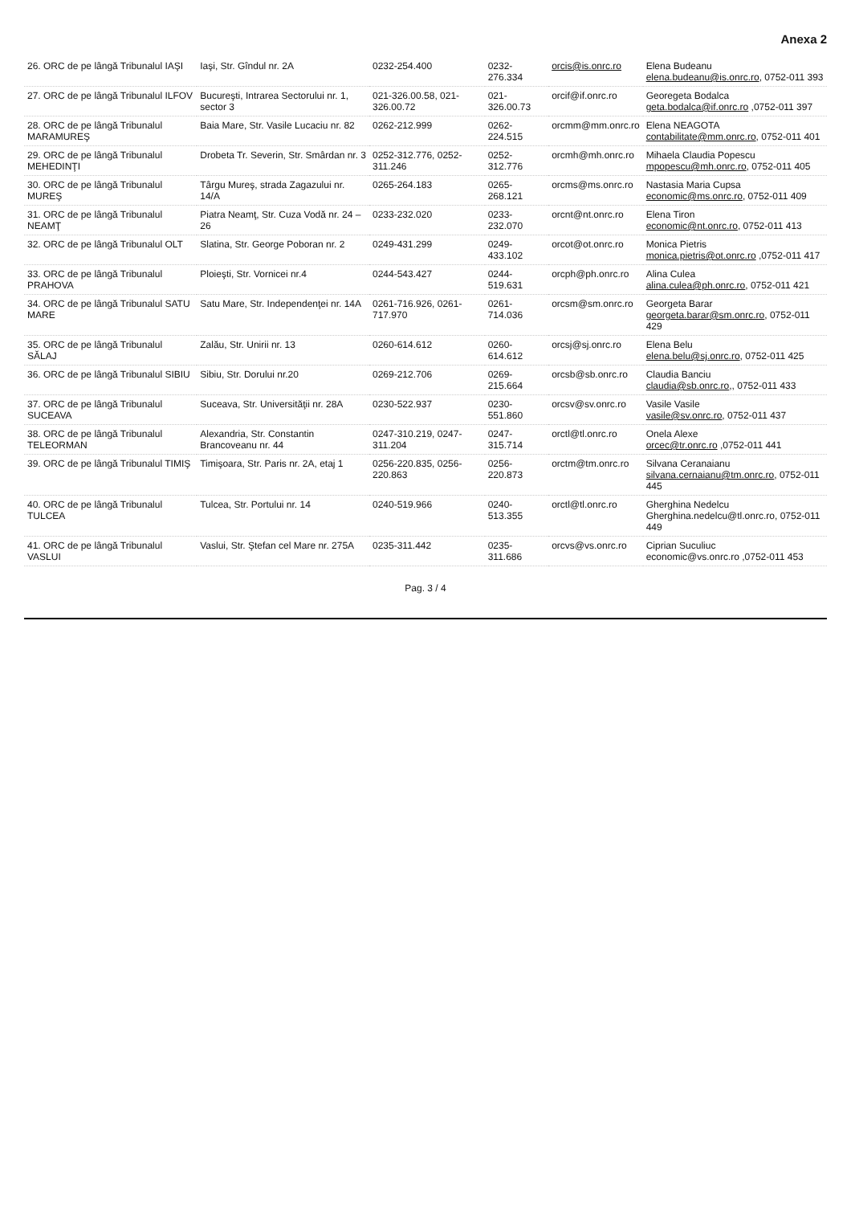Anexa 2
| 26. ORC de pe lângă Tribunalul IAŞI | Iaşi, Str. Gîndul nr. 2A | 0232-254.400 | 0232-276.334 | orcis@is.onrc.ro | Elena Budeanu elena.budeanu@is.onrc.ro , 0752-011 393 |
| 27. ORC de pe lângă Tribunalul ILFOV | Bucureşti, Intrarea Sectorului nr. 1, sector 3 | 021-326.00.58, 021-326.00.72 | 021-326.00.73 | orcif@if.onrc.ro | Georegeta Bodalca geta.bodalca@if.onrc.ro ,0752-011 397 |
| 28. ORC de pe lângă Tribunalul MARAMUREŞ | Baia Mare, Str. Vasile Lucaciu nr. 82 | 0262-212.999 | 0262-224.515 | orcmm@mm.onrc.ro | Elena NEAGOTA contabilitate@mm.onrc.ro , 0752-011 401 |
| 29. ORC de pe lângă Tribunalul MEHEDINŢI | Drobeta Tr. Severin, Str. Smârdan nr. 3 | 0252-312.776, 0252-311.246 | 0252-312.776 | orcmh@mh.onrc.ro | Mihaela Claudia Popescu mpopescu@mh.onrc.ro , 0752-011 405 |
| 30. ORC de pe lângă Tribunalul MUREŞ | Târgu Mureş, strada Zagazului nr. 14/A | 0265-264.183 | 0265-268.121 | orcms@ms.onrc.ro | Nastasia Maria Cupsa economic@ms.onrc.ro , 0752-011 409 |
| 31. ORC de pe lângă Tribunalul NEAMŢ | Piatra Neamţ, Str. Cuza Vodă nr. 24 – 26 | 0233-232.020 | 0233-232.070 | orcnt@nt.onrc.ro | Elena Tiron economic@nt.onrc.ro , 0752-011 413 |
| 32. ORC de pe lângă Tribunalul OLT | Slatina, Str. George Poboran nr. 2 | 0249-431.299 | 0249-433.102 | orcot@ot.onrc.ro | Monica Pietris monica.pietris@ot.onrc.ro ,0752-011 417 |
| 33. ORC de pe lângă Tribunalul PRAHOVA | Ploieşti, Str. Vornicei nr.4 | 0244-543.427 | 0244-519.631 | orcph@ph.onrc.ro | Alina Culea alina.culea@ph.onrc.ro , 0752-011 421 |
| 34. ORC de pe lângă Tribunalul SATU MARE | Satu Mare, Str. Independenţei nr. 14A | 0261-716.926, 0261-717.970 | 0261-714.036 | orcsm@sm.onrc.ro | Georgeta Barar georgeta.barar@sm.onrc.ro , 0752-011 429 |
| 35. ORC de pe lângă Tribunalul SĂLAJ | Zalău, Str. Unirii nr. 13 | 0260-614.612 | 0260-614.612 | orcsj@sj.onrc.ro | Elena Belu elena.belu@sj.onrc.ro , 0752-011 425 |
| 36. ORC de pe lângă Tribunalul SIBIU | Sibiu, Str. Dorului nr.20 | 0269-212.706 | 0269-215.664 | orcsb@sb.onrc.ro | Claudia Banciu claudia@sb.onrc.ro ,, 0752-011 433 |
| 37. ORC de pe lângă Tribunalul SUCEAVA | Suceava, Str. Universităţii nr. 28A | 0230-522.937 | 0230-551.860 | orcsv@sv.onrc.ro | Vasile Vasile vasile@sv.onrc.ro , 0752-011 437 |
| 38. ORC de pe lângă Tribunalul TELEORMAN | Alexandria, Str. Constantin Brancoveanu nr. 44 | 0247-310.219, 0247-311.204 | 0247-315.714 | orctl@tl.onrc.ro | Onela Alexe orcec@tr.onrc.ro ,0752-011 441 |
| 39. ORC de pe lângă Tribunalul TIMIŞ | Timişoara, Str. Paris nr. 2A, etaj 1 | 0256-220.835, 0256-220.863 | 0256-220.873 | orctm@tm.onrc.ro | Silvana Ceranaianu silvana.cernaianu@tm.onrc.ro , 0752-011 445 |
| 40. ORC de pe lângă Tribunalul TULCEA | Tulcea, Str. Portului nr. 14 | 0240-519.966 | 0240-513.355 | orctl@tl.onrc.ro | Gherghina Nedelcu Gherghina.nedelcu@tl.onrc.ro, 0752-011 449 |
| 41. ORC de pe lângă Tribunalul VASLUI | Vaslui, Str. Ştefan cel Mare nr. 275A | 0235-311.442 | 0235-311.686 | orcvs@vs.onrc.ro | Ciprian Suculiuc economic@vs.onrc.ro ,0752-011 453 |
Pag. 3 / 4